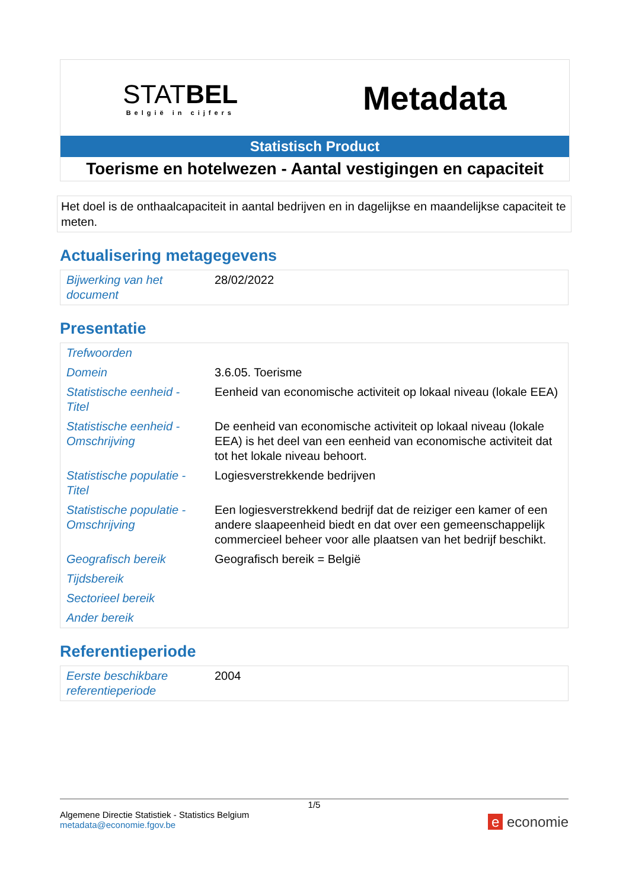STATBEL
België in cijfers
Metadata
Statistisch Product
Toerisme en hotelwezen - Aantal vestigingen en capaciteit
Het doel is de onthaalcapaciteit in aantal bedrijven en in dagelijkse en maandelijkse capaciteit te meten.
Actualisering metagegevens
| Bijwerking van het document | 28/02/2022 |
Presentatie
| Trefwoorden | |
| Domein | 3.6.05. Toerisme |
| Statistische eenheid - Titel | Eenheid van economische activiteit op lokaal niveau (lokale EEA) |
| Statistische eenheid - Omschrijving | De eenheid van economische activiteit op lokaal niveau (lokale EEA) is het deel van een eenheid van economische activiteit dat tot het lokale niveau behoort. |
| Statistische populatie - Titel | Logiesverstrekkende bedrijven |
| Statistische populatie - Omschrijving | Een logiesverstrekkend bedrijf dat de reiziger een kamer of een andere slaapeenheid biedt en dat over een gemeenschappelijk commercieel beheer voor alle plaatsen van het bedrijf beschikt. |
| Geografisch bereik | Geografisch bereik = België |
| Tijdsbereik | |
| Sectorieel bereik | |
| Ander bereik | |
Referentieperiode
| Eerste beschikbare referentieperiode | 2004 |
1/5
Algemene Directie Statistiek - Statistics Belgium
metadata@economie.fgov.be
e economie